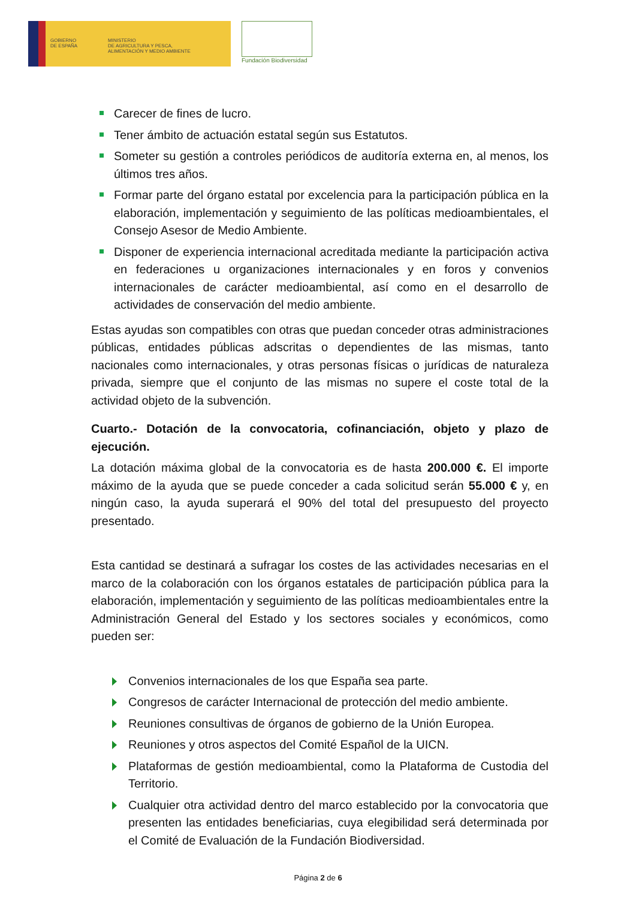GOBIERNO
DE ESPAÑA
MINISTERIO
DE AGRICULTURA Y PESCA,
ALIMENTACIÓN Y MEDIO AMBIENTE
Fundación Biodiversidad
Carecer de fines de lucro.
Tener ámbito de actuación estatal según sus Estatutos.
Someter su gestión a controles periódicos de auditoría externa en, al menos, los últimos tres años.
Formar parte del órgano estatal por excelencia para la participación pública en la elaboración, implementación y seguimiento de las políticas medioambientales, el Consejo Asesor de Medio Ambiente.
Disponer de experiencia internacional acreditada mediante la participación activa en federaciones u organizaciones internacionales y en foros y convenios internacionales de carácter medioambiental, así como en el desarrollo de actividades de conservación del medio ambiente.
Estas ayudas son compatibles con otras que puedan conceder otras administraciones públicas, entidades públicas adscritas o dependientes de las mismas, tanto nacionales como internacionales, y otras personas físicas o jurídicas de naturaleza privada, siempre que el conjunto de las mismas no supere el coste total de la actividad objeto de la subvención.
Cuarto.- Dotación de la convocatoria, cofinanciación, objeto y plazo de ejecución.
La dotación máxima global de la convocatoria es de hasta 200.000 €. El importe máximo de la ayuda que se puede conceder a cada solicitud serán 55.000 € y, en ningún caso, la ayuda superará el 90% del total del presupuesto del proyecto presentado.
Esta cantidad se destinará a sufragar los costes de las actividades necesarias en el marco de la colaboración con los órganos estatales de participación pública para la elaboración, implementación y seguimiento de las políticas medioambientales entre la Administración General del Estado y los sectores sociales y económicos, como pueden ser:
Convenios internacionales de los que España sea parte.
Congresos de carácter Internacional de protección del medio ambiente.
Reuniones consultivas de órganos de gobierno de la Unión Europea.
Reuniones y otros aspectos del Comité Español de la UICN.
Plataformas de gestión medioambiental, como la Plataforma de Custodia del Territorio.
Cualquier otra actividad dentro del marco establecido por la convocatoria que presenten las entidades beneficiarias, cuya elegibilidad será determinada por el Comité de Evaluación de la Fundación Biodiversidad.
Página 2 de 6